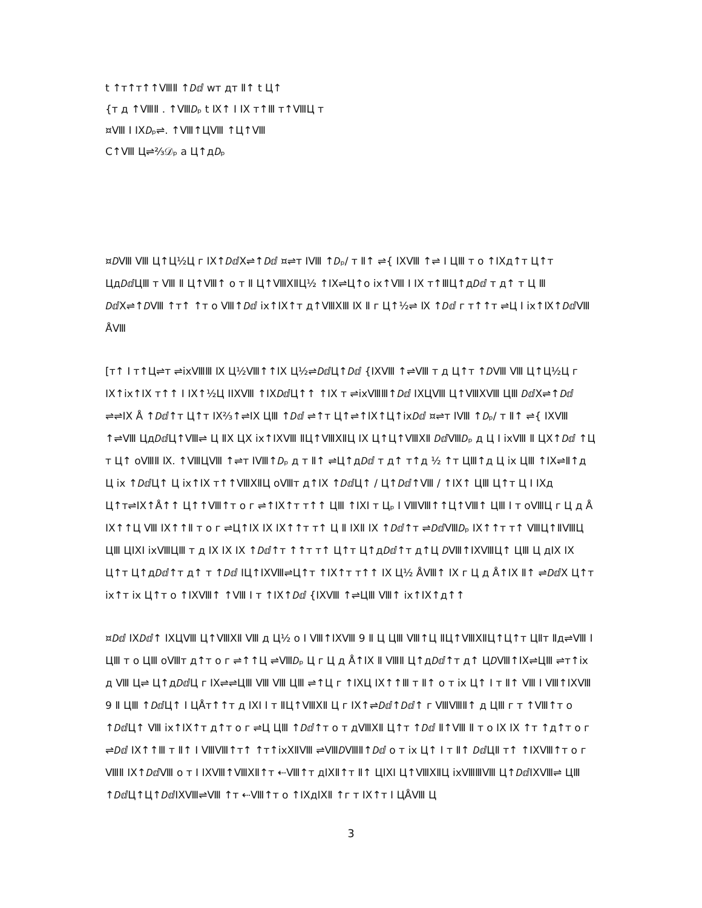t ↑т↑т↑↑ⅧⅡ ↑𝐷ⅆ wт дт Ⅱ↑ t Ц↑
{т д ↑ⅧⅡ . ↑Ⅷ𝐷ₚ t Ⅸ↑ I IⅩ т↑Ⅲ т↑ⅧЦ т
¤Ⅷ I IⅩ𝐷ₚ⇌. ↑Ⅷ↑ЦⅧ ↑Ц↑Ⅷ
C↑Ⅷ Ц⇌⅔𝒟ₚ a Ц↑д𝐷ₚ
¤𝐷Ⅷ Ⅷ Ц↑Ц½Ц г IⅩ↑𝐷ⅆⅩ⇌↑𝐷ⅆ ¤⇌т IⅧ ↑𝐷ₚ/ т Ⅱ↑ ⇌{ IⅩⅧ ↑⇌ I ЦⅢ т о ↑IⅩд↑т Ц↑т Цд𝐷ⅆЦⅢ т Ⅷ Ⅱ Ц↑Ⅷ↑ о т Ⅱ Ц↑ⅧⅩⅡЦ½ ↑IⅩ⇌Ц↑о ix↑Ⅷ I IⅩ т↑ⅢЦ↑д𝐷ⅆ т д↑ т Ц Ⅲ 𝐷ⅆⅩ⇌↑𝐷Ⅷ ↑т↑ ↑т о Ⅷ↑𝐷ⅆ ix↑IⅩ↑т д↑ⅧⅩⅢ Ⅸ Ⅱ г Ц↑½⇌ Ⅸ ↑𝐷ⅆ г т↑↑т ⇌Ц I ix↑Ⅸ↑𝐷ⅆⅧ ÅⅧ
[т↑ I т↑Ц⇌т ⇌ixⅧⅢ Ⅸ Ц½Ⅷ↑↑IⅩ Ц½⇌𝐷ⅆЦ↑𝐷ⅆ {IⅩⅧ ↑⇌Ⅷ т д Ц↑т ↑𝐷Ⅷ Ⅷ Ц↑Ц½Ц г IⅩ↑ix↑IⅩ т↑↑ I IⅩ↑½Ц ⅠIⅩⅧ ↑IⅩ𝐷ⅆЦ↑↑ ↑IⅩ т ⇌ixⅧⅢ↑𝐷ⅆ IⅩЦⅧ Ц↑ⅧⅩⅧ ЦⅢ 𝐷ⅆⅩ⇌↑𝐷ⅆ ⇌⇌IⅩ Å ↑𝐷ⅆ↑т Ц↑т IⅩ⅔↑⇌IⅩ ЦⅢ ↑𝐷ⅆ ⇌↑т Ц↑⇌↑IⅩ↑Ц↑ix𝐷ⅆ ¤⇌т IⅧ ↑𝐷ₚ/ т Ⅱ↑ ⇌{ IⅩⅧ ↑⇌Ⅷ Цд𝐷ⅆЦ↑Ⅷ⇌ Ц ⅡⅩ ЦⅩ ix↑IⅩⅧ ⅡЦ↑ⅧⅩⅡЦ IⅩ Ц↑Ц↑ⅧⅩⅡ 𝐷ⅆⅧ𝐷ₚ д Ц I ixⅧ Ⅱ ЦⅩ↑𝐷ⅆ ↑Ц т Ц↑ оⅧⅡ Ⅸ. ↑ⅧЦⅧ ↑⇌т IⅧ↑𝐷ₚ д т Ⅱ↑ ⇌Ц↑д𝐷ⅆ т д↑ т↑д ½ ↑т ЦⅢ↑д Ц ix ЦⅢ ↑IⅩ⇌Ⅱ↑д Ц ix ↑𝐷ⅆЦ↑ Ц ix↑IⅩ т↑↑ⅧⅩⅡЦ оⅧт д↑IⅩ ↑𝐷ⅆЦ↑ / Ц↑𝐷ⅆ↑Ⅷ / ↑IⅩ↑ ЦⅢ Ц↑т Ц I IⅩд Ц↑т⇌IⅩ↑Å↑↑ Ц↑↑Ⅷ↑т о г ⇌↑IⅩ↑т т↑↑ ЦⅢ ↑IⅩI т Цₚ I ⅧⅧ↑↑Ц↑Ⅷ↑ ЦⅢ I т оⅧЦ г Ц д Å ⅠⅩ↑↑Ц Ⅷ IⅩ↑↑Ⅱ т о г ⇌Ц↑IⅩ ⅠⅩ IⅩ↑↑т т↑ Ц Ⅱ IⅩⅡ IⅩ ↑𝐷ⅆ↑т ⇌𝐷ⅆⅧ𝐷ₚ IⅩ↑↑т т↑ ⅧЦ↑ⅡⅧЦ ЦⅢ ЦIⅩI ixⅧЦⅢ т д IⅩ ⅠⅩ IⅩ ↑𝐷ⅆ↑т ↑↑т т↑ Ц↑т Ц↑д𝐷ⅆ↑т д↑Ц 𝐷Ⅷ↑IⅩⅧЦ↑ ЦⅢ Ц дIⅩ ⅠⅩ Ц↑т Ц↑д𝐷ⅆ↑т д↑ т ↑𝐷ⅆ IЦ↑IⅩⅧ⇌Ц↑т ↑IⅩ↑т т↑↑ IⅩ Ц½ ÅⅧ↑ IⅩ г Ц д Å↑IⅩ Ⅱ↑ ⇌𝐷ⅆⅩ Ц↑т ix↑т ix Ц↑т о ↑IⅩⅧ↑ ↑Ⅷ I т ↑IⅩ↑𝐷ⅆ {IⅩⅧ ↑⇌ЦⅢ Ⅷ↑ ix↑IⅩ↑д↑↑
¤𝐷ⅆ IⅩ𝐷ⅆ↑ IⅩЦⅧ Ц↑ⅧⅩⅡ Ⅷ д Ц½ о I Ⅷ↑IⅩⅧ 9 Ⅱ Ц ЦⅢ Ⅷ↑Ц ⅡЦ↑ⅧⅩⅡЦ↑Ц↑т ЦⅡт Ⅱд⇌Ⅷ I ЦⅢ т о ЦⅢ оⅧт д↑т о г ⇌↑↑Ц ⇌Ⅷ𝐷ₚ Ц г Ц д Å↑IⅩ Ⅱ ⅧⅡ Ц↑д𝐷ⅆ↑т д↑ Ц𝐷Ⅷ↑IⅩ⇌ЦⅢ ⇌т↑ix д Ⅷ Ц⇌ Ц↑д𝐷ⅆЦ г IⅩ⇌⇌ЦⅢ Ⅷ Ⅷ ЦⅢ ⇌↑Ц г ↑IⅩЦ IⅩ↑↑Ⅲ т Ⅱ↑ о т ix Ц↑ I т Ⅱ↑ Ⅷ I Ⅷ↑IⅩⅧ 9 Ⅱ ЦⅢ ↑𝐷ⅆЦ↑ I ЦÅт↑↑т д IⅩI I т ⅡЦ↑ⅧⅩⅡ Ц г IⅩ↑⇌𝐷ⅆ↑𝐷ⅆ↑ г ⅧⅧⅡ↑ д ЦⅢ г т ↑Ⅷ↑т о ↑𝐷ⅆЦ↑ Ⅷ ix↑IⅩ↑т д↑т о г ⇌Ц ЦⅢ ↑𝐷ⅆ↑т о т дⅧⅩⅡ Ц↑т ↑𝐷ⅆ Ⅱ↑Ⅷ Ⅱ т о IⅩ IⅩ ↑т ↑д↑т о г ⇌𝐷ⅆ IⅩ↑↑Ⅲ т Ⅱ↑ I ⅧⅧ↑т↑ ↑т↑ixⅩⅡⅧ ⇌Ⅷ𝐷ⅧⅡ↑𝐷ⅆ о т ix Ц↑ I т Ⅱ↑ 𝐷ⅆЦⅡ т↑ ↑IⅩⅧ↑т о г ⅧⅡ IⅩ↑𝐷ⅆⅧ о т I IⅩⅧ↑ⅧⅩⅡ↑т ⇠Ⅷ↑т дIⅩⅡ↑т Ⅱ↑ ЦIⅩI Ц↑ⅧⅩⅡЦ ixⅧⅢⅧ Ц↑𝐷ⅆIⅩⅧ⇌ ЦⅢ ↑𝐷ⅆЦ↑Ц↑𝐷ⅆIⅩⅧ⇌Ⅷ ↑т ⇠Ⅷ↑т о ↑IⅩдIⅩⅡ ↑г т IⅩ↑т I ЦÅⅧ Ц
3